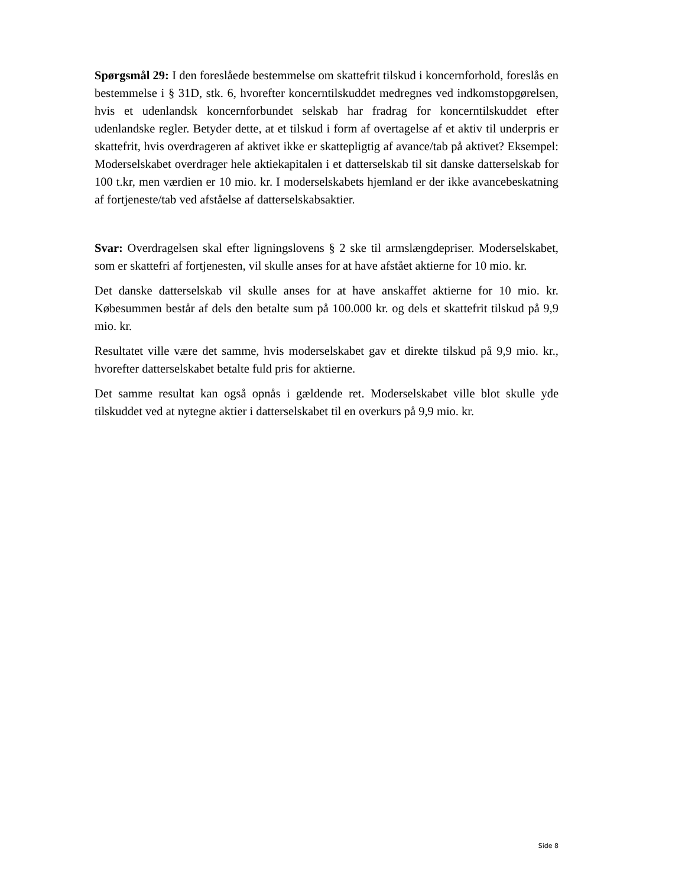Spørgsmål 29: I den foreslåede bestemmelse om skattefrit tilskud i koncernforhold, foreslås en bestemmelse i § 31D, stk. 6, hvorefter koncerntilskuddet medregnes ved indkomstopgørelsen, hvis et udenlandsk koncernforbundet selskab har fradrag for koncerntilskuddet efter udenlandske regler. Betyder dette, at et tilskud i form af overtagelse af et aktiv til underpris er skattefrit, hvis overdrageren af aktivet ikke er skattepligtig af avance/tab på aktivet? Eksempel: Moderselskabet overdrager hele aktiekapitalen i et datterselskab til sit danske datterselskab for 100 t.kr, men værdien er 10 mio. kr. I moderselskabets hjemland er der ikke avancebeskatning af fortjeneste/tab ved afståelse af datterselskabsaktier.
Svar: Overdragelsen skal efter ligningslovens § 2 ske til armslængdepriser. Moderselskabet, som er skattefri af fortjenesten, vil skulle anses for at have afstået aktierne for 10 mio. kr.
Det danske datterselskab vil skulle anses for at have anskaffet aktierne for 10 mio. kr. Købesummen består af dels den betalte sum på 100.000 kr. og dels et skattefrit tilskud på 9,9 mio. kr.
Resultatet ville være det samme, hvis moderselskabet gav et direkte tilskud på 9,9 mio. kr., hvorefter datterselskabet betalte fuld pris for aktierne.
Det samme resultat kan også opnås i gældende ret. Moderselskabet ville blot skulle yde tilskuddet ved at nytegne aktier i datterselskabet til en overkurs på 9,9 mio. kr.
Side 8